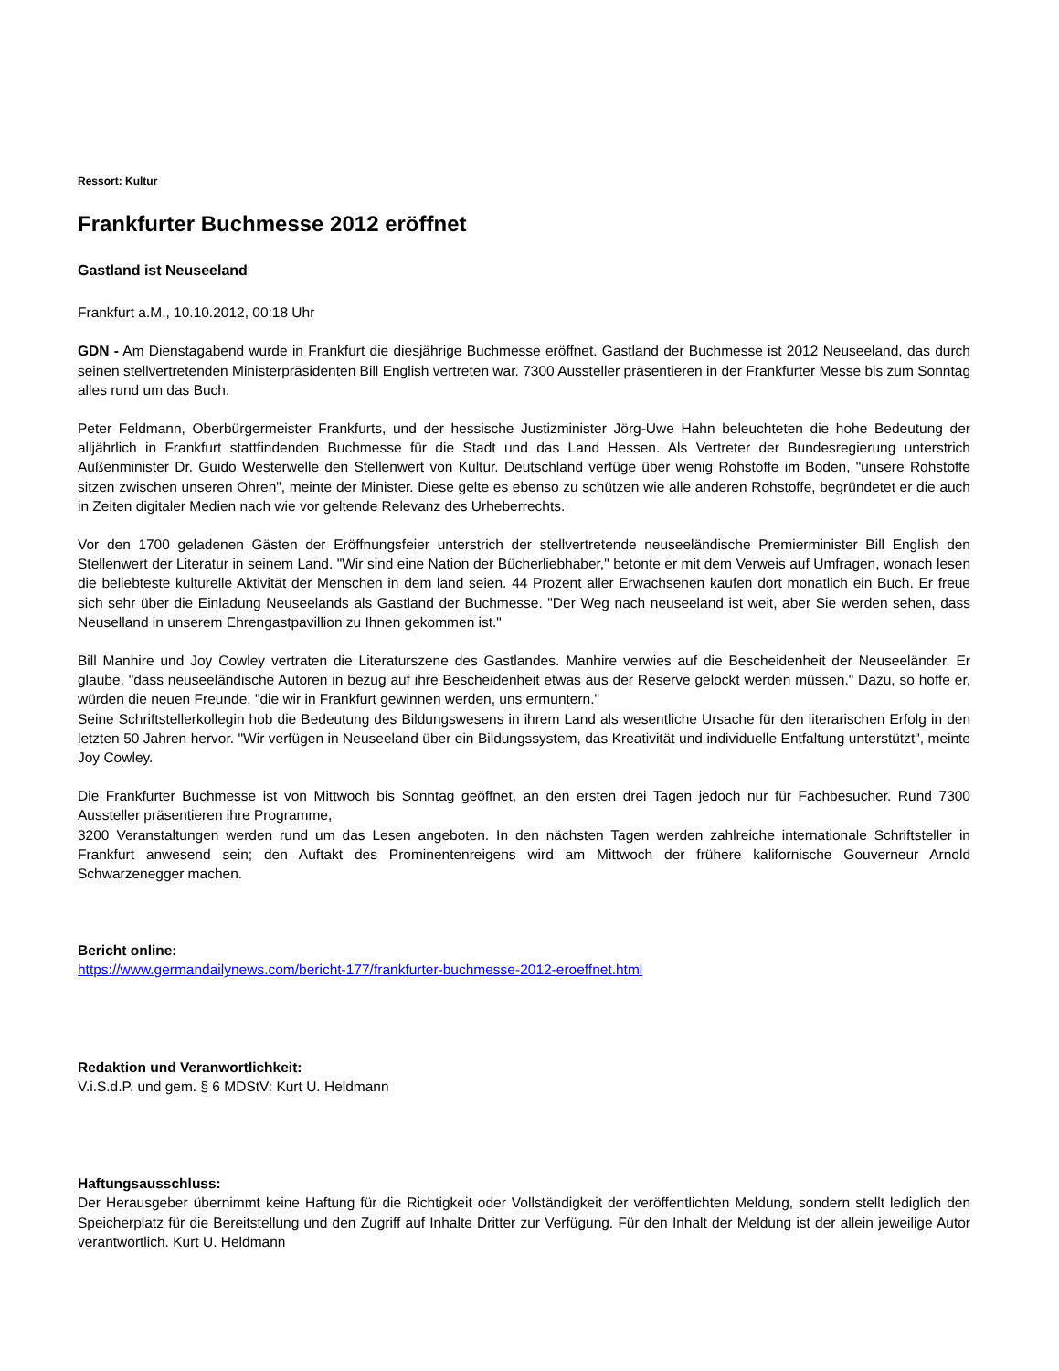Ressort: Kultur
Frankfurter Buchmesse 2012 eröffnet
Gastland ist Neuseeland
Frankfurt a.M., 10.10.2012, 00:18 Uhr
GDN - Am Dienstagabend wurde in Frankfurt die diesjährige Buchmesse eröffnet. Gastland der Buchmesse ist 2012 Neuseeland, das durch seinen stellvertretenden Ministerpräsidenten Bill English vertreten war. 7300 Aussteller präsentieren in der Frankfurter Messe bis zum Sonntag alles rund um das Buch.
Peter Feldmann, Oberbürgermeister Frankfurts, und der hessische Justizminister Jörg-Uwe Hahn beleuchteten die hohe Bedeutung der alljährlich in Frankfurt stattfindenden Buchmesse für die Stadt und das Land Hessen. Als Vertreter der Bundesregierung unterstrich Außenminister Dr. Guido Westerwelle den Stellenwert von Kultur. Deutschland verfüge über wenig Rohstoffe im Boden, "unsere Rohstoffe sitzen zwischen unseren Ohren", meinte der Minister. Diese gelte es ebenso zu schützen wie alle anderen Rohstoffe, begründetet er die auch in Zeiten digitaler Medien nach wie vor geltende Relevanz des Urheberrechts.
Vor den 1700 geladenen Gästen der Eröffnungsfeier unterstrich der stellvertretende neuseeländische Premierminister Bill English den Stellenwert der Literatur in seinem Land. "Wir sind eine Nation der Bücherliebhaber," betonte er mit dem Verweis auf Umfragen, wonach lesen die beliebteste kulturelle Aktivität der Menschen in dem land seien. 44 Prozent aller Erwachsenen kaufen dort monatlich ein Buch. Er freue sich sehr über die Einladung Neuseelands als Gastland der Buchmesse. "Der Weg nach neuseeland ist weit, aber Sie werden sehen, dass Neuselland in unserem Ehrengastpavillion zu Ihnen gekommen ist."
Bill Manhire und Joy Cowley vertraten die Literaturszene des Gastlandes. Manhire verwies auf die Bescheidenheit der Neuseeländer. Er glaube, "dass neuseeländische Autoren in bezug auf ihre Bescheidenheit etwas aus der Reserve gelockt werden müssen." Dazu, so hoffe er, würden die neuen Freunde, "die wir in Frankfurt gewinnen werden, uns ermuntern."
Seine Schriftstellerkollegin hob die Bedeutung des Bildungswesens in ihrem Land als wesentliche Ursache für den literarischen Erfolg in den letzten 50 Jahren hervor. "Wir verfügen in Neuseeland über ein Bildungssystem, das Kreativität und individuelle Entfaltung unterstützt", meinte Joy Cowley.
Die Frankfurter Buchmesse ist von Mittwoch bis Sonntag geöffnet, an den ersten drei Tagen jedoch nur für Fachbesucher. Rund 7300 Aussteller präsentieren ihre Programme,
3200 Veranstaltungen werden rund um das Lesen angeboten. In den nächsten Tagen werden zahlreiche internationale Schriftsteller in Frankfurt anwesend sein; den Auftakt des Prominentenreigens wird am Mittwoch der frühere kalifornische Gouverneur Arnold Schwarzenegger machen.
Bericht online:
https://www.germandailynews.com/bericht-177/frankfurter-buchmesse-2012-eroeffnet.html
Redaktion und Veranwortlichkeit:
V.i.S.d.P. und gem. § 6 MDStV: Kurt U. Heldmann
Haftungsausschluss:
Der Herausgeber übernimmt keine Haftung für die Richtigkeit oder Vollständigkeit der veröffentlichten Meldung, sondern stellt lediglich den Speicherplatz für die Bereitstellung und den Zugriff auf Inhalte Dritter zur Verfügung. Für den Inhalt der Meldung ist der allein jeweilige Autor verantwortlich. Kurt U. Heldmann